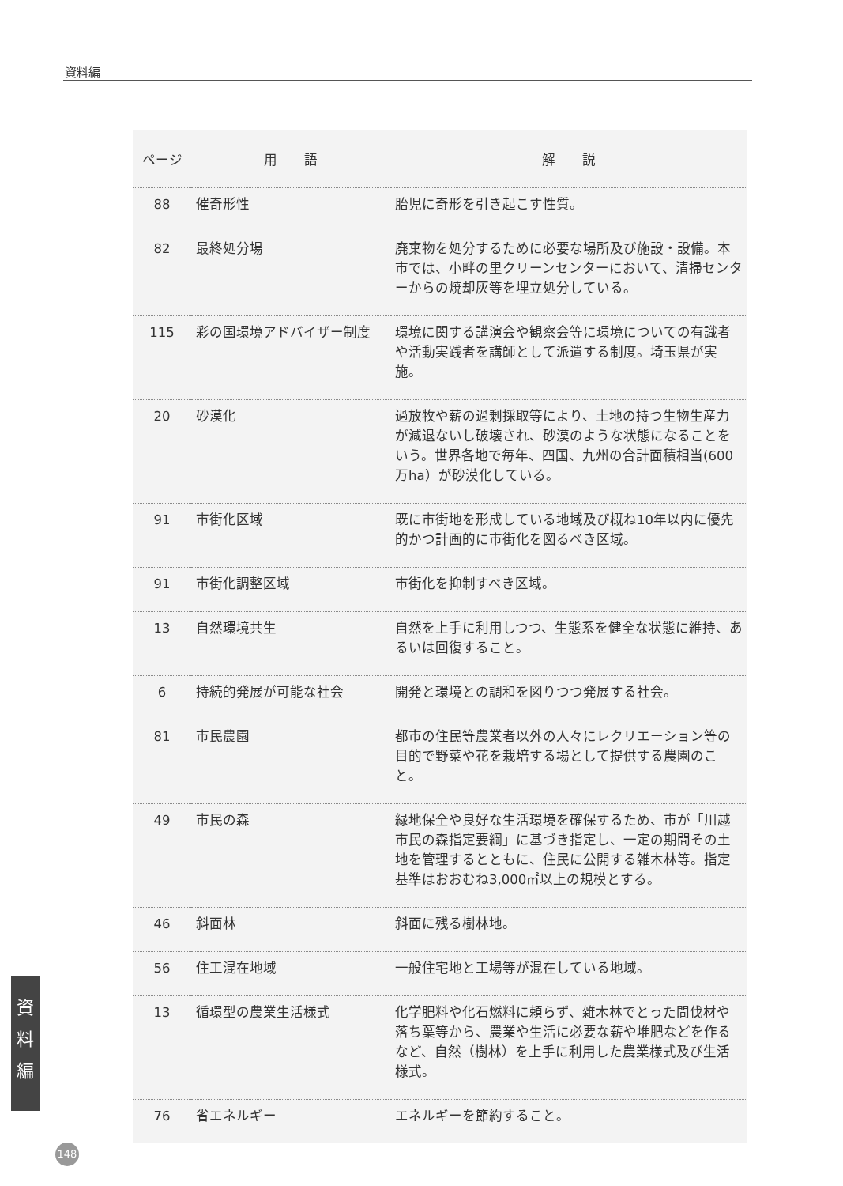資料編
| ページ | 用 語 | 解 説 |
| --- | --- | --- |
| 88 | 催奇形性 | 胎児に奇形を引き起こす性質。 |
| 82 | 最終処分場 | 廃棄物を処分するために必要な場所及び施設・設備。本市では、小畔の里クリーンセンターにおいて、清掃センターからの焼却灰等を埋立処分している。 |
| 115 | 彩の国環境アドバイザー制度 | 環境に関する講演会や観察会等に環境についての有識者や活動実践者を講師として派遣する制度。埼玉県が実施。 |
| 20 | 砂漠化 | 過放牧や薪の過剰採取等により、土地の持つ生物生産力が減退ないし破壊され、砂漠のような状態になることをいう。世界各地で毎年、四国、九州の合計面積相当(600万ha）が砂漠化している。 |
| 91 | 市街化区域 | 既に市街地を形成している地域及び概ね10年以内に優先的かつ計画的に市街化を図るべき区域。 |
| 91 | 市街化調整区域 | 市街化を抑制すべき区域。 |
| 13 | 自然環境共生 | 自然を上手に利用しつつ、生態系を健全な状態に維持、あるいは回復すること。 |
| 6 | 持続的発展が可能な社会 | 開発と環境との調和を図りつつ発展する社会。 |
| 81 | 市民農園 | 都市の住民等農業者以外の人々にレクリエーション等の目的で野菜や花を栽培する場として提供する農園のこと。 |
| 49 | 市民の森 | 緑地保全や良好な生活環境を確保するため、市が「川越市民の森指定要綱」に基づき指定し、一定の期間その土地を管理するとともに、住民に公開する雑木林等。指定基準はおおむね3,000㎡以上の規模とする。 |
| 46 | 斜面林 | 斜面に残る樹林地。 |
| 56 | 住工混在地域 | 一般住宅地と工場等が混在している地域。 |
| 13 | 循環型の農業生活様式 | 化学肥料や化石燃料に頼らず、雑木林でとった間伐材や落ち葉等から、農業や生活に必要な薪や堆肥などを作るなど、自然（樹林）を上手に利用した農業様式及び生活様式。 |
| 76 | 省エネルギー | エネルギーを節約すること。 |
資
料
編
148